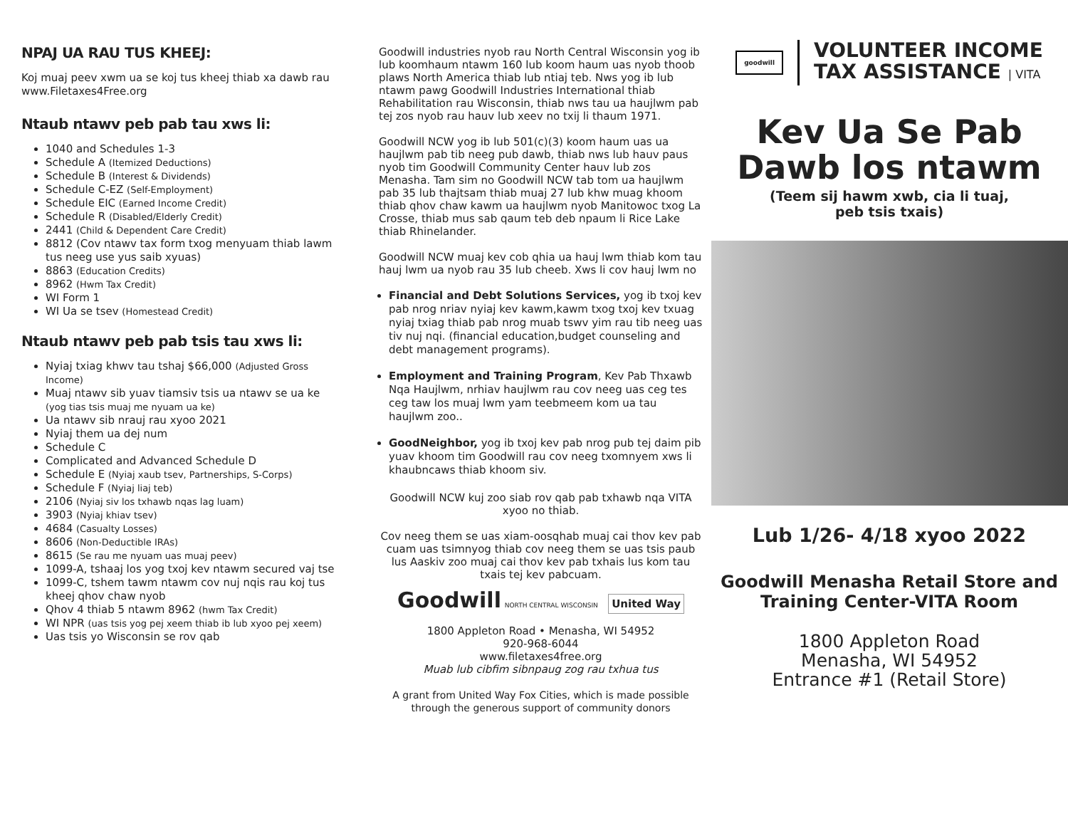NPAJ UA RAU TUS KHEEJ:
Koj muaj peev xwm ua se koj tus kheej thiab xa dawb rau www.Filetaxes4Free.org
Ntaub ntawv peb pab tau xws li:
1040 and Schedules 1-3
Schedule A (Itemized Deductions)
Schedule B (Interest & Dividends)
Schedule C-EZ (Self-Employment)
Schedule EIC (Earned Income Credit)
Schedule R (Disabled/Elderly Credit)
2441 (Child & Dependent Care Credit)
8812 (Cov ntawv tax form txog menyuam thiab lawm tus neeg use yus saib xyuas)
8863 (Education Credits)
8962 (Hwm Tax Credit)
WI Form 1
WI Ua se tsev (Homestead Credit)
Ntaub ntawv peb pab tsis tau xws li:
Nyiaj txiag khwv tau tshaj $66,000 (Adjusted Gross Income)
Muaj ntawv sib yuav tiamsiv tsis ua ntawv se ua ke (yog tias tsis muaj me nyuam ua ke)
Ua ntawv sib nrauj rau xyoo 2021
Nyiaj them ua dej num
Schedule C
Complicated and Advanced Schedule D
Schedule E (Nyiaj xaub tsev, Partnerships, S-Corps)
Schedule F (Nyiaj liaj teb)
2106 (Nyiaj siv los txhawb nqas lag luam)
3903 (Nyiaj khiav tsev)
4684 (Casualty Losses)
8606 (Non-Deductible IRAs)
8615 (Se rau me nyuam uas muaj peev)
1099-A, tshaaj los yog txoj kev ntawm secured vaj tse
1099-C, tshem tawm ntawm cov nuj nqis rau koj tus kheej qhov chaw nyob
Qhov 4 thiab 5 ntawm 8962 (hwm Tax Credit)
WI NPR (uas tsis yog pej xeem thiab ib lub xyoo pej xeem)
Uas tsis yo Wisconsin se rov qab
Goodwill industries nyob rau North Central Wisconsin yog ib lub koomhaum ntawm 160 lub koom haum uas nyob thoob plaws North America thiab lub ntiaj teb. Nws yog ib lub ntawm pawg Goodwill Industries International thiab Rehabilitation rau Wisconsin, thiab nws tau ua haujlwm pab tej zos nyob rau hauv lub xeev no txij li thaum 1971.
Goodwill NCW yog ib lub 501(c)(3) koom haum uas ua haujlwm pab tib neeg pub dawb, thiab nws lub hauv paus nyob tim Goodwill Community Center hauv lub zos Menasha. Tam sim no Goodwill NCW tab tom ua haujlwm pab 35 lub thajtsam thiab muaj 27 lub khw muag khoom thiab qhov chaw kawm ua haujlwm nyob Manitowoc txog La Crosse, thiab mus sab qaum teb deb npaum li Rice Lake thiab Rhinelander.
Goodwill NCW muaj kev cob qhia ua hauj lwm thiab kom tau hauj lwm ua nyob rau 35 lub cheeb. Xws li cov hauj lwm no
Financial and Debt Solutions Services, yog ib txoj kev pab nrog nriav nyiaj kev kawm,kawm txog txoj kev txuag nyiaj txiag thiab pab nrog muab tswv yim rau tib neeg uas tiv nuj nqi. (financial education,budget counseling and debt management programs).
Employment and Training Program, Kev Pab Thxawb Nqa Haujlwm, nrhiav haujlwm rau cov neeg uas ceg tes ceg taw los muaj lwm yam teebmeem kom ua tau haujlwm zoo..
GoodNeighbor, yog ib txoj kev pab nrog pub tej daim pib yuav khoom tim Goodwill rau cov neeg txomnyem xws li khaubncaws thiab khoom siv.
Goodwill NCW kuj zoo siab rov qab pab txhawb nqa VITA xyoo no thiab.
Cov neeg them se uas xiam-oosqhab muaj cai thov kev pab cuam uas tsimnyog thiab cov neeg them se uas tsis paub lus Aaskiv zoo muaj cai thov kev pab txhais lus kom tau txais tej kev pabcuam.
Goodwill NORTH CENTRAL WISCONSIN United Way
1800 Appleton Road • Menasha, WI 54952
920-968-6044
www.filetaxes4free.org
Muab lub cibfim sibnpaug zog rau txhua tus
A grant from United Way Fox Cities, which is made possible through the generous support of community donors
goodwill
VOLUNTEER INCOME
TAX ASSISTANCE | VITA
Kev Ua Se Pab
Dawb los ntawm
(Teem sij hawm xwb, cia li tuaj,
peb tsis txais)
Lub 1/26- 4/18 xyoo 2022
Goodwill Menasha Retail Store and
Training Center-VITA Room
1800 Appleton Road
Menasha, WI 54952
Entrance #1 (Retail Store)